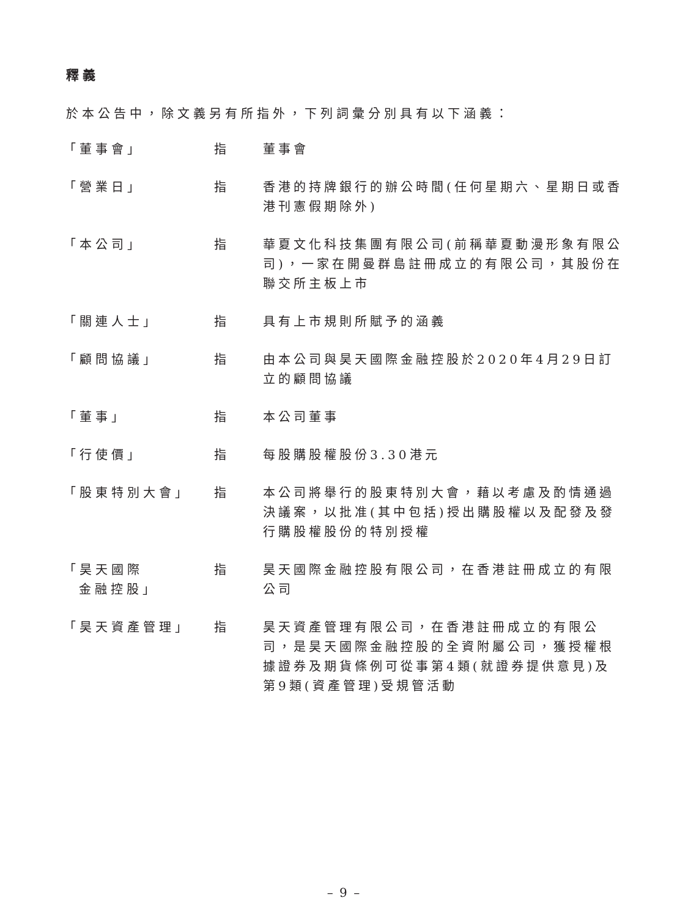釋義
於本公告中，除文義另有所指外，下列詞彙分別具有以下涵義：
| 「董事會」 | 指 | 董事會 |
| 「營業日」 | 指 | 香港的持牌銀行的辦公時間(任何星期六、星期日或香港刊憲假期除外) |
| 「本公司」 | 指 | 華夏文化科技集團有限公司(前稱華夏動漫形象有限公司)，一家在開曼群島註冊成立的有限公司，其股份在聯交所主板上市 |
| 「關連人士」 | 指 | 具有上市規則所賦予的涵義 |
| 「顧問協議」 | 指 | 由本公司與昊天國際金融控股於2020年4月29日訂立的顧問協議 |
| 「董事」 | 指 | 本公司董事 |
| 「行使價」 | 指 | 每股購股權股份3.30港元 |
| 「股東特別大會」 | 指 | 本公司將舉行的股東特別大會，藉以考慮及酌情通過決議案，以批准(其中包括)授出購股權以及配發及發行購股權股份的特別授權 |
| 「昊天國際 金融控股」 | 指 | 昊天國際金融控股有限公司，在香港註冊成立的有限公司 |
| 「昊天資產管理」 | 指 | 昊天資產管理有限公司，在香港註冊成立的有限公司，是昊天國際金融控股的全資附屬公司，獲授權根據證券及期貨條例可從事第4類(就證券提供意見)及第9類(資產管理)受規管活動 |
– 9 –